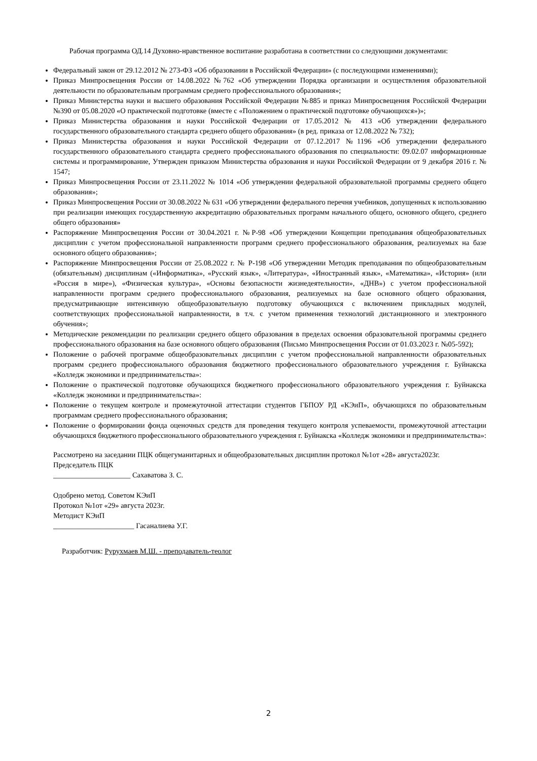Рабочая программа ОД.14 Духовно-нравственное воспитание разработана в соответствии со следующими документами:
Федеральный закон от 29.12.2012 № 273-ФЗ «Об образовании в Российской Федерации» (с последующими изменениями);
Приказ Минпросвещения России от 14.08.2022 №762 «Об утверждении Порядка организации и осуществления образовательной деятельности по образовательным программам среднего профессионального образования»;
Приказ Министерства науки и высшего образования Российской Федерации №885 и приказ Минпросвещения Российской Федерации №390 от 05.08.2020 «О практической подготовке (вместе с «Положением о практической подготовке обучающихся»)»;
Приказ Министерства образования и науки Российской Федерации от 17.05.2012 № 413 «Об утверждении федерального государственного образовательного стандарта среднего общего образования» (в ред. приказа от 12.08.2022 № 732);
Приказ Министерства образования и науки Российской Федерации от 07.12.2017 №1196 «Об утверждении федерального государственного образовательного стандарта среднего профессионального образования по специальности: 09.02.07 информационные системы и программирование, Утвержден приказом Министерства образования и науки Российской Федерации от 9 декабря 2016 г. № 1547;
Приказ Минпросвещения России от 23.11.2022 № 1014 «Об утверждении федеральной образовательной программы среднего общего образования»;
Приказ Минпросвещения России от 30.08.2022 № 631 «Об утверждении федерального перечня учебников, допущенных к использованию при реализации имеющих государственную аккредитацию образовательных программ начального общего, основного общего, среднего общего образования»
Распоряжение Минпросвещения России от 30.04.2021 г. №Р-98 «Об утверждении Концепции преподавания общеобразовательных дисциплин с учетом профессиональной направленности программ среднего профессионального образования, реализуемых на базе основного общего образования»;
Распоряжение Минпросвещения России от 25.08.2022 г. № Р-198 «Об утверждении Методик преподавания по общеобразовательным (обязательным) дисциплинам («Информатика», «Русский язык», «Литература», «Иностранный язык», «Математика», «История» (или «Россия в мире»), «Физическая культура», «Основы безопасности жизнедеятельности», «ДНВ») с учетом профессиональной направленности программ среднего профессионального образования, реализуемых на базе основного общего образования, предусматривающие интенсивную общеобразовательную подготовку обучающихся с включением прикладных модулей, соответствующих профессиональной направленности, в т.ч. с учетом применения технологий дистанционного и электронного обучения»;
Методические рекомендации по реализации среднего общего образования в пределах освоения образовательной программы среднего профессионального образования на базе основного общего образования (Письмо Минпросвещения России от 01.03.2023 г. №05-592);
Положение о рабочей программе общеобразовательных дисциплин с учетом профессиональной направленности образовательных программ среднего профессионального образования бюджетного профессионального образовательного учреждения г. Буйнакска «Колледж экономики и предпринимательства»:
Положение о практической подготовке обучающихся бюджетного профессионального образовательного учреждения г. Буйнакска «Колледж экономики и предпринимательства»:
Положение о текущем контроле и промежуточной аттестации студентов ГБПОУ РД «КЭиП», обучающихся по образовательным программам среднего профессионального образования;
Положение о формировании фонда оценочных средств для проведения текущего контроля успеваемости, промежуточной аттестации обучающихся бюджетного профессионального образовательного учреждения г. Буйнакска «Колледж экономики и предпринимательства»:
Рассмотрено на заседании ПЦК общегуманитарных и общеобразовательных дисциплин протокол №1от «28» августа2023г.
Председатель ПЦК
_____________________ Сахаватова З. С.
Одобрено метод. Советом КЭиП
Протокол №1от «29» августа 2023г.
Методист КЭиП
______________________ Гасаналиева У.Г.
Разработчик: Рурухмаев М.Ш. - преподаватель-теолог
2